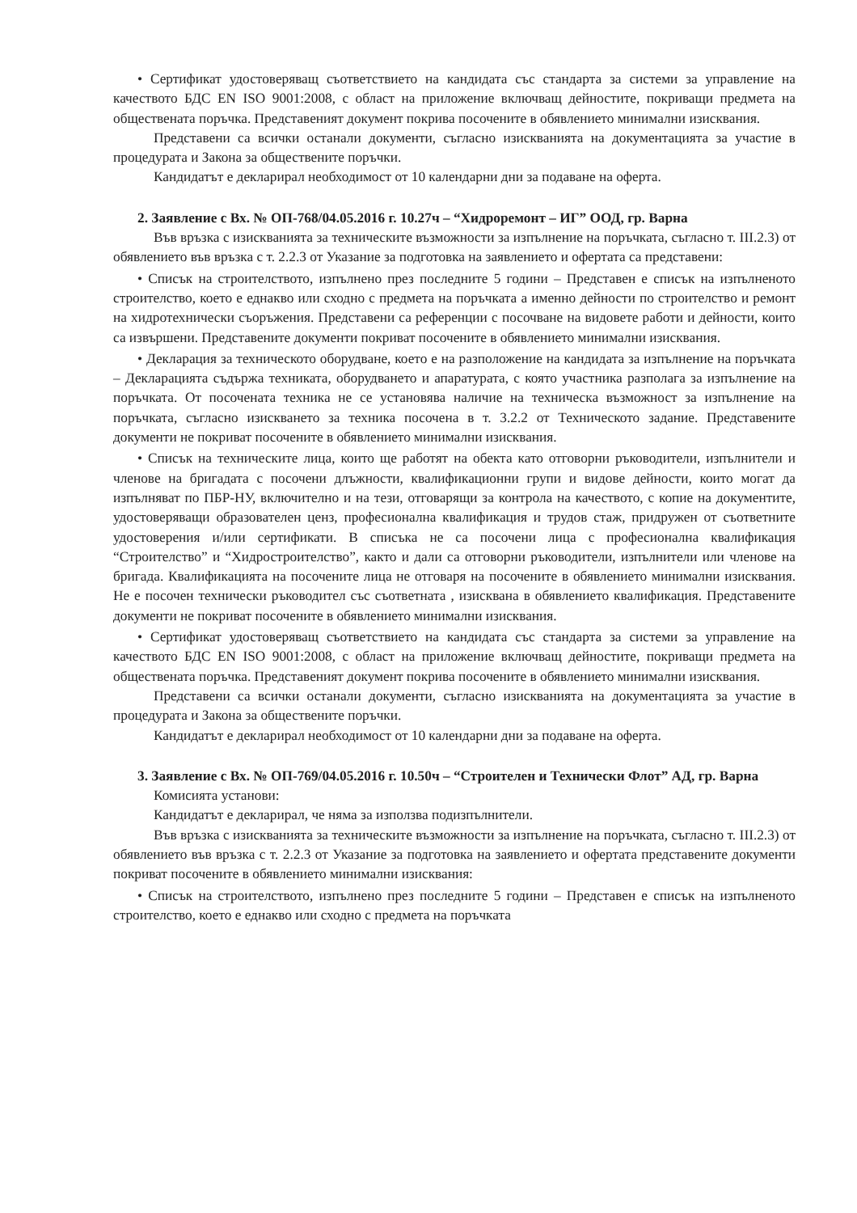• Сертификат удостоверяващ съответствието на кандидата със стандарта за системи за управление на качеството БДС EN ISO 9001:2008, с област на приложение включващ дейностите, покриващи предмета на обществената поръчка. Представеният документ покрива посочените в обявлението минимални изисквания.
Представени са всички останали документи, съгласно изискванията на документацията за участие в процедурата и Закона за обществените поръчки.
Кандидатът е декларирал необходимост от 10 календарни дни за подаване на оферта.
2. Заявление с Вх. № ОП-768/04.05.2016 г. 10.27ч – “Хидроремонт – ИГ” ООД, гр. Варна
Във връзка с изискванията за техническите възможности за изпълнение на поръчката, съгласно т. III.2.3) от обявлението във връзка с т. 2.2.3 от Указание за подготовка на заявлението и офертата са представени:
• Списък на строителството, изпълнено през последните 5 години – Представен е списък на изпълненото строителство, което е еднакво или сходно с предмета на поръчката а именно дейности по строителство и ремонт на хидротехнически съоръжения. Представени са референции с посочване на видовете работи и дейности, които са извършени. Представените документи покриват посочените в обявлението минимални изисквания.
• Декларация за техническото оборудване, което е на разположение на кандидата за изпълнение на поръчката – Декларацията съдържа техниката, оборудването и апаратурата, с която участника разполага за изпълнение на поръчката. От посочената техника не се установява наличие на техническа възможност за изпълнение на поръчката, съгласно изискването за техника посочена в т. 3.2.2 от Техническото задание. Представените документи не покриват посочените в обявлението минимални изисквания.
• Списък на техническите лица, които ще работят на обекта като отговорни ръководители, изпълнители и членове на бригадата с посочени длъжности, квалификационни групи и видове дейности, които могат да изпълняват по ПБР-НУ, включително и на тези, отговарящи за контрола на качеството, с копие на документите, удостоверяващи образователен ценз, професионална квалификация и трудов стаж, придружен от съответните удостоверения и/или сертификати. В списъка не са посочени лица с професионална квалификация “Строителство” и “Хидростроителство”, както и дали са отговорни ръководители, изпълнители или членове на бригада. Квалификацията на посочените лица не отговаря на посочените в обявлението минимални изисквания. Не е посочен технически ръководител със съответната , изисквана в обявлението квалификация. Представените документи не покриват посочените в обявлението минимални изисквания.
• Сертификат удостоверяващ съответствието на кандидата със стандарта за системи за управление на качеството БДС EN ISO 9001:2008, с област на приложение включващ дейностите, покриващи предмета на обществената поръчка. Представеният документ покрива посочените в обявлението минимални изисквания.
Представени са всички останали документи, съгласно изискванията на документацията за участие в процедурата и Закона за обществените поръчки.
Кандидатът е декларирал необходимост от 10 календарни дни за подаване на оферта.
3. Заявление с Вх. № ОП-769/04.05.2016 г. 10.50ч – “Строителен и Технически Флот” АД, гр. Варна
Комисията установи:
Кандидатът е декларирал, че няма за използва подизпълнители.
Във връзка с изискванията за техническите възможности за изпълнение на поръчката, съгласно т. III.2.3) от обявлението във връзка с т. 2.2.3 от Указание за подготовка на заявлението и офертата представените документи покриват посочените в обявлението минимални изисквания:
• Списък на строителството, изпълнено през последните 5 години – Представен е списък на изпълненото строителство, което е еднакво или сходно с предмета на поръчката